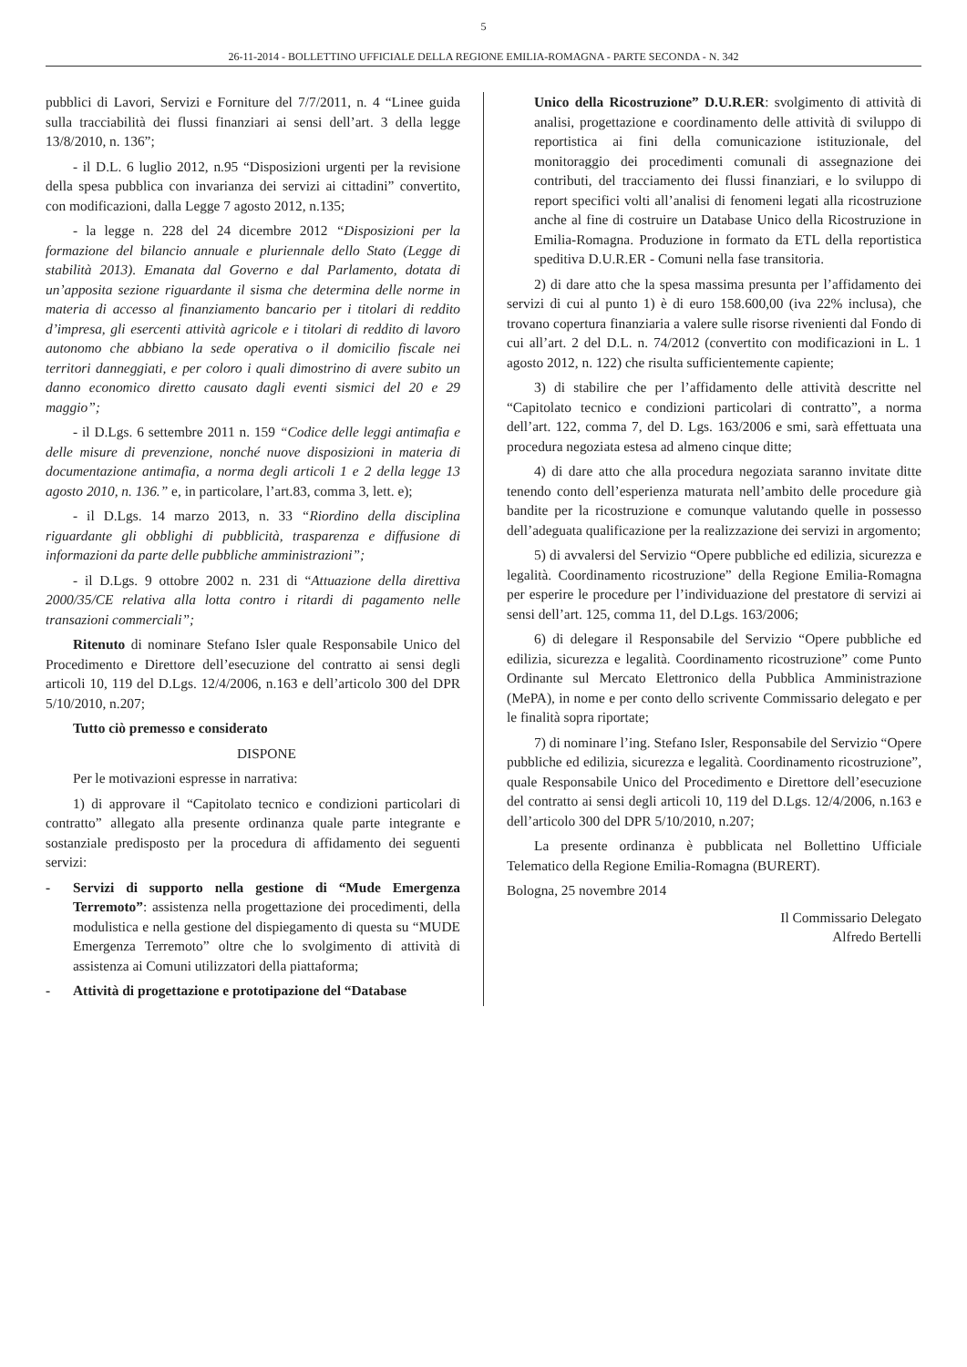5
26-11-2014 - BOLLETTINO UFFICIALE DELLA REGIONE EMILIA-ROMAGNA - PARTE SECONDA - N. 342
pubblici di Lavori, Servizi e Forniture del 7/7/2011, n. 4 “Linee guida sulla tracciabilità dei flussi finanziari ai sensi dell’art. 3 della legge 13/8/2010, n. 136”;
- il D.L. 6 luglio 2012, n.95 “Disposizioni urgenti per la revisione della spesa pubblica con invarianza dei servizi ai cittadini” convertito, con modificazioni, dalla Legge 7 agosto 2012, n.135;
- la legge n. 228 del 24 dicembre 2012 “Disposizioni per la formazione del bilancio annuale e pluriennale dello Stato (Legge di stabilità 2013). Emanata dal Governo e dal Parlamento, dotata di un’apposita sezione riguardante il sisma che determina delle norme in materia di accesso al finanziamento bancario per i titolari di reddito d’impresa, gli esercenti attività agricole e i titolari di reddito di lavoro autonomo che abbiano la sede operativa o il domicilio fiscale nei territori danneggiati, e per coloro i quali dimostrino di avere subito un danno economico diretto causato dagli eventi sismici del 20 e 29 maggio”;
- il D.Lgs. 6 settembre 2011 n. 159 “Codice delle leggi antimafia e delle misure di prevenzione, nonché nuove disposizioni in materia di documentazione antimafia, a norma degli articoli 1 e 2 della legge 13 agosto 2010, n. 136.” e, in particolare, l’art.83, comma 3, lett. e);
- il D.Lgs. 14 marzo 2013, n. 33 “Riordino della disciplina riguardante gli obblighi di pubblicità, trasparenza e diffusione di informazioni da parte delle pubbliche amministrazioni”;
- il D.Lgs. 9 ottobre 2002 n. 231 di “Attuazione della direttiva 2000/35/CE relativa alla lotta contro i ritardi di pagamento nelle transazioni commerciali”;
Ritenuto di nominare Stefano Isler quale Responsabile Unico del Procedimento e Direttore dell’esecuzione del contratto ai sensi degli articoli 10, 119 del D.Lgs. 12/4/2006, n.163 e dell’articolo 300 del DPR 5/10/2010, n.207;
Tutto ciò premesso e considerato
DISPONE
Per le motivazioni espresse in narrativa:
1) di approvare il “Capitolato tecnico e condizioni particolari di contratto” allegato alla presente ordinanza quale parte integrante e sostanziale predisposto per la procedura di affidamento dei seguenti servizi:
- Servizi di supporto nella gestione di “Mude Emergenza Terremoto”: assistenza nella progettazione dei procedimenti, della modulistica e nella gestione del dispiegamento di questa su “MUDE Emergenza Terremoto” oltre che lo svolgimento di attività di assistenza ai Comuni utilizzatori della piattaforma;
- Attività di progettazione e prototipazione del “Database
Unico della Ricostruzione” D.U.R.ER: svolgimento di attività di analisi, progettazione e coordinamento delle attività di sviluppo di reportistica ai fini della comunicazione istituzionale, del monitoraggio dei procedimenti comunali di assegnazione dei contributi, del tracciamento dei flussi finanziari, e lo sviluppo di report specifici volti all’analisi di fenomeni legati alla ricostruzione anche al fine di costruire un Database Unico della Ricostruzione in Emilia-Romagna. Produzione in formato da ETL della reportistica speditiva D.U.R.ER - Comuni nella fase transitoria.
2) di dare atto che la spesa massima presunta per l’affidamento dei servizi di cui al punto 1) è di euro 158.600,00 (iva 22% inclusa), che trovano copertura finanziaria a valere sulle risorse rivenienti dal Fondo di cui all’art. 2 del D.L. n. 74/2012 (convertito con modificazioni in L. 1 agosto 2012, n. 122) che risulta sufficientemente capiente;
3) di stabilire che per l’affidamento delle attività descritte nel “Capitolato tecnico e condizioni particolari di contratto”, a norma dell’art. 122, comma 7, del D. Lgs. 163/2006 e smi, sarà effettuata una procedura negoziata estesa ad almeno cinque ditte;
4) di dare atto che alla procedura negoziata saranno invitate ditte tenendo conto dell’esperienza maturata nell’ambito delle procedure già bandite per la ricostruzione e comunque valutando quelle in possesso dell’adeguata qualificazione per la realizzazione dei servizi in argomento;
5) di avvalersi del Servizio “Opere pubbliche ed edilizia, sicurezza e legalità. Coordinamento ricostruzione” della Regione Emilia-Romagna per esperire le procedure per l’individuazione del prestatore di servizi ai sensi dell’art. 125, comma 11, del D.Lgs. 163/2006;
6) di delegare il Responsabile del Servizio “Opere pubbliche ed edilizia, sicurezza e legalità. Coordinamento ricostruzione” come Punto Ordinante sul Mercato Elettronico della Pubblica Amministrazione (MePA), in nome e per conto dello scrivente Commissario delegato e per le finalità sopra riportate;
7) di nominare l’ing. Stefano Isler, Responsabile del Servizio “Opere pubbliche ed edilizia, sicurezza e legalità. Coordinamento ricostruzione”, quale Responsabile Unico del Procedimento e Direttore dell’esecuzione del contratto ai sensi degli articoli 10, 119 del D.Lgs. 12/4/2006, n.163 e dell’articolo 300 del DPR 5/10/2010, n.207;
La presente ordinanza è pubblicata nel Bollettino Ufficiale Telematico della Regione Emilia-Romagna (BURERT).
Bologna, 25 novembre 2014
Il Commissario Delegato
Alfredo Bertelli